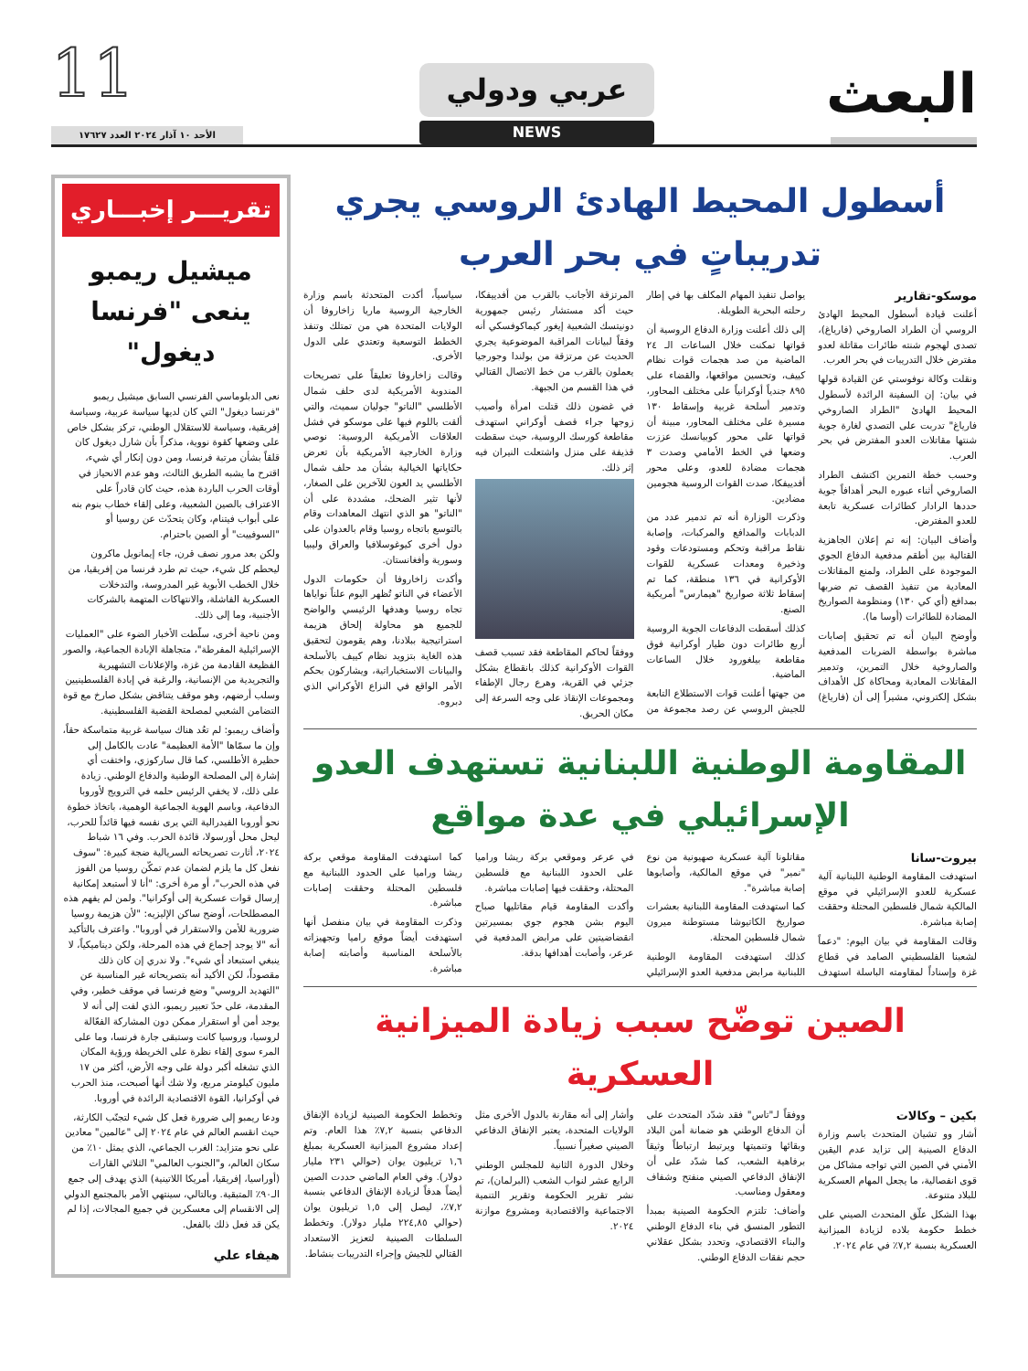البعث
عربي ودولي
NEWS
11
الأحد ١٠ آذار ٢٠٢٤ العدد ١٧٦٢٧
أسطول المحيط الهادئ الروسي يجري تدريباتٍ في بحر العرب
موسكو-تقارير
أعلنت قيادة أسطول المحيط الهادئ الروسي أن الطراد الصاروخي (فارياغ)، تصدى لهجوم شنته طائرات مقاتلة لعدو مفترض خلال التدريبات في بحر العرب.
ونقلت وكالة نوفوستي عن القيادة قولها في بيان: إن السفينة الرائدة لأسطول المحيط الهادئ "الطراد الصاروخي فارياغ" تدربت على التصدي لغارة جوية شنتها مقاتلات العدو المفترض في بحر العرب.
وحسب خطة التمرين اكتشف الطراد الصاروخي أثناء عبوره البحر أهدافاً جوية حددها الرادار كطائرات عسكرية تابعة للعدو المفترض.
وأضاف البيان: إنه تم إعلان الجاهزية القتالية بين أطقم مدفعية الدفاع الجوي الموجودة على الطراد، ولمنع المقاتلات المعادية من تنفيذ القصف تم ضربها بمدافع (أي كي ١٣٠) ومنظومة الصواريخ المضادة للطائرات (أوسا ما).
وأوضح البيان أنه تم تحقيق إصابات مباشرة بواسطة الضربات المدفعية والصاروخية خلال التمرين، وتدمير المقاتلات المعادية ومحاكاة كل الأهداف بشكل إلكتروني، مشيراً إلى أن (فارياغ) يواصل تنفيذ المهام المكلف بها في إطار رحلته البحرية الطويلة.
إلى ذلك أعلنت وزارة الدفاع الروسية أن قواتها تمكنت خلال الساعات الـ ٢٤ الماضية من صد هجمات قوات نظام كييف، وتحسين مواقعها، والقضاء على ٨٩٥ جندياً أوكرانياً على مختلف المحاور، وتدمير أسلحة غربية وإسقاط ١٣٠ مسيرة على مختلف المحاور، مبينة أن قواتها على محور كوبيانسك عززت وضعها في الخط الأمامي وصدت ٣ هجمات مضادة للعدو، وعلى محور أفدييفكا، صدت القوات الروسية هجومين مضادين.
وذكرت الوزارة أنه تم تدمير عدد من الدبابات والمدافع والمركبات، وإصابة نقاط مراقبة وتحكم ومستودعات وقود وذخيرة ومعدات عسكرية للقوات الأوكرانية في ١٣٦ منطقة، كما تم إسقاط ثلاثة صواريخ "هيمارس" أمريكية الصنع.
كذلك أسقطت الدفاعات الجوية الروسية أربع طائرات دون طيار أوكرانية فوق مقاطعة بيلغورود خلال الساعات الماضية.
من جهتها أعلنت قوات الاستطلاع التابعة للجيش الروسي عن رصد مجموعة من المرتزقة الأجانب بالقرب من أفدييفكا، حيث أكد مستشار رئيس جمهورية دونيتسك الشعبية إيغور كيماكوفسكي أنه وفقاً لبيانات المراقبة الموضوعية يجري الحديث عن مرتزقة من بولندا وجورجيا يعملون بالقرب من خط الاتصال القتالي في هذا القسم من الجبهة.
في غضون ذلك قتلت امرأة وأصيب زوجها جراء قصف أوكراني استهدف مقاطعة كورسك الروسية، حيث سقطت قذيفة على منزل واشتعلت النيران فيه إثر ذلك.
ووفقاً لحاكم المقاطعة فقد تسبب قصف القوات الأوكرانية كذلك بانقطاع بشكل جزئي في القرية، وهرع رجال الإطفاء ومجموعات الإنقاذ على وجه السرعة إلى مكان الحريق.
سياسياً، أكدت المتحدثة باسم وزارة الخارجية الروسية ماريا زاخاروفا أن الولايات المتحدة هي من تمتلك وتنفذ الخطط التوسعية وتعتدي على الدول الأخرى.
وقالت زاخاروفا تعليقاً على تصريحات المندوبة الأمريكية لدى حلف شمال الأطلسي "الناتو" جوليان سميث، والتي ألقت باللوم فيها على موسكو في فشل العلاقات الأمريكية الروسية: نوصي وزارة الخارجية الأمريكية بأن تعرض حكاياتها الخيالية بشأن مد حلف شمال الأطلسي يد العون للآخرين على الصغار، لأنها تثير الضحك، مشددة على أن "الناتو" هو الذي انتهك المعاهدات وقام بالتوسع باتجاه روسيا وقام بالعدوان على دول أخرى كيوغوسلافيا والعراق وليبيا وسورية وأفغانستان.
وأكدت زاخاروفا أن حكومات الدول الأعضاء في الناتو تُظهر اليوم علناً نواياها تجاه روسيا وهدفها الرئيسي والواضح للجميع هو محاولة إلحاق هزيمة استراتيجية ببلادنا، وهم يقومون لتحقيق هذه الغاية بتزويد نظام كييف بالأسلحة والبيانات الاستخباراتية، ويشاركون بحكم الأمر الواقع في النزاع الأوكراني الذي دبروه.
المقاومة الوطنية اللبنانية تستهدف العدو الإسرائيلي في عدة مواقع
بيروت-سانا
استهدفت المقاومة الوطنية اللبنانية آلية عسكرية للعدو الإسرائيلي في موقع المالكية شمال فلسطين المحتلة وحققت إصابة مباشرة.
وقالت المقاومة في بيان اليوم: "دعماً لشعبنا الفلسطيني الصامد في قطاع غزة وإسناداً لمقاومته الباسلة استهدف مقاتلونا آلية عسكرية صهيونية من نوع "نمير" في موقع المالكية، وأصابوها إصابة مباشرة".
كما استهدفت المقاومة اللبنانية بعشرات صواريخ الكاتيوشا مستوطنة ميرون شمال فلسطين المحتلة.
كذلك استهدفت المقاومة الوطنية اللبنانية مرابض مدفعية العدو الإسرائيلي في عرعر وموقعي بركة ريشا وراميا على الحدود اللبنانية مع فلسطين المحتلة، وحققت فيها إصابات مباشرة.
وأكدت المقاومة قيام مقاتليها صباح اليوم بشن هجوم جوي بمسيرتين انقضاضيتين على مرابض المدفعية في عرعر، وأصابت أهدافها بدقة.
كما استهدفت المقاومة موقعي بركة ريشا وراميا على الحدود اللبنانية مع فلسطين المحتلة وحققت إصابات مباشرة.
وذكرت المقاومة في بيان منفصل أنها استهدفت أيضاً موقع راميا وتجهيزاته بالأسلحة المناسبة وأصابته إصابة مباشرة.
الصين توضّح سبب زيادة الميزانية العسكرية
بكين – وكالات
أشار وو تشيان المتحدث باسم وزارة الدفاع الصينية إلى تزايد عدم اليقين الأمني في الصين التي تواجه مشاكل من قوى انفصالية، ما يجعل المهام العسكرية للبلاد متنوعة.
بهذا الشكل علّق المتحدث الصيني على خطط حكومة بلاده لزيادة الميزانية العسكرية بنسبة ٧,٢٪ في عام ٢٠٢٤.
ووفقاً لـ"تاس" فقد شدّد المتحدث على أن الدفاع الوطني هو ضمانة أمن البلاد وبقائها وتنميتها ويرتبط ارتباطاً وثيقاً برفاهية الشعب، كما شدّد على أن الإنفاق الدفاعي الصيني منفتح وشفاف ومعقول ومناسب.
وأضاف: تلتزم الحكومة الصينية بمبدأ التطور المنسق في بناء الدفاع الوطني والبناء الاقتصادي، وتحدد بشكل عقلاني حجم نفقات الدفاع الوطني.
وأشار إلى أنه مقارنة بالدول الأخرى مثل الولايات المتحدة، يعتبر الإنفاق الدفاعي الصيني صغيراً نسبياً.
وخلال الدورة الثانية للمجلس الوطني الرابع عشر لنواب الشعب (البرلمان)، تم نشر تقرير الحكومة وتقرير التنمية الاجتماعية والاقتصادية ومشروع موازنة ٢٠٢٤.
وتخطط الحكومة الصينية لزيادة الإنفاق الدفاعي بنسبة ٧,٢٪ هذا العام. وتم إعداد مشروع الميزانية العسكرية بمبلغ ١,٦ تريليون يوان (حوالي ٢٣١ مليار دولار). وفي العام الماضي حددت الصين أيضاً هدفاً لزيادة الإنفاق الدفاعي بنسبة ٧,٢٪، ليصل إلى ١,٥ تريليون يوان (حوالي ٢٢٤,٨٥ مليار دولار). وتخطط السلطات الصينية لتعزيز الاستعداد القتالي للجيش وإجراء التدريبات بنشاط.
تقريـــر إخبـــاري
ميشيل ريمبو
ينعى "فرنسا ديغول"
نعى الدبلوماسي الفرنسي السابق ميشيل ريمبو "فرنسا ديغول" التي كان لديها سياسة عربية، وسياسة إفريقية، وسياسة للاستقلال الوطني، تركز بشكل خاص على وضعها كقوة نووية، مذكراً بأن شارل ديغول كان قلقاً بشأن مرتبة فرنسا، ومن دون إنكار أي شيء، اقترح ما يشبه الطريق الثالث، وهو عدم الانحياز في أوقات الحرب الباردة هذه، حيث كان قادراً على الاعتراف بالصين الشعبية، وعلى إلقاء خطاب بنوم بنه على أبواب فيتنام، وكان يتحدّث عن روسيا أو "السوفييت" أو الصين باحترام.
ولكن بعد مرور نصف قرن، جاء إيمانويل ماكرون ليحطم كل شيء، حيث تم طرد فرنسا من إفريقيا، من خلال الخطب الأبوية غير المدروسة، والتدخلات العسكرية الفاشلة، والانتهاكات المتهمة بالشركات الأجنبية، وما إلى ذلك.
ومن ناحية أخرى، سلّطت الأخبار الضوء على "العمليات الإسرائيلية المفرطة"، متجاهلة الإبادة الجماعية، والصور الفظيعة القادمة من غزة، والإعلانات التشهيرية والتجريدية من الإنسانية، والرغبة في إبادة الفلسطينيين وسلب أرضهم، وهو موقف يتناقض بشكل صارخ مع قوة التضامن الشعبي لمصلحة القضية الفلسطينية.
وأضاف ريمبو: لم تعُد هناك سياسة غربية متماسكة حقاً، وإن ما سمّاها "الأمة العظيمة" عادت بالكامل إلى حظيرة الأطلسي، كما قال ساركوزي، واختفت أي إشارة إلى المصلحة الوطنية والدفاع الوطني. زيادة على ذلك، لا يخفي الرئيس حلمه في الترويج لأوروبا الدفاعية، وباسم الهوية الجماعية الوهمية، باتخاذ خطوة نحو أوروبا الفيدرالية التي يرى نفسه فيها قائداً للحرب، ليحل محل أورسولا، قائدة الحرب. وفي ١٦ شباط ٢٠٢٤، أثارت تصريحاته السريالية ضجة كبيرة: "سوف نفعل كل ما يلزم لضمان عدم تمكّن روسيا من الفوز في هذه الحرب"، أو مرة أخرى: "أنا لا أستبعد إمكانية إرسال قوات عسكرية إلى أوكرانيا". ولمن لم يفهم هذه المصطلحات، أوضح ساكن الإليزيه: "لأن هزيمة روسيا ضرورية للأمن والاستقرار في أوروبا". واعترف بالتأكيد أنه "لا يوجد إجماع في هذه المرحلة، ولكن ديناميكياً، لا ينبغي استبعاد أي شيء". ولا ندري إن كان ذلك مقصوداً، لكن الأكيد أنه بتصريحاته غير المناسبة عن "التهديد الروسي" وضع فرنسا في موقف خطير، وفي المقدمة، على حدّ تعبير ريمبو، الذي لفت إلى أنه لا يوجد أمن أو استقرار ممكن دون المشاركة الفعّالة لروسيا، وروسيا كانت وستبقى جارة فرنسا، وما على المرء سوى إلقاء نظرة على الخريطة ورؤية المكان الذي تشغله أكبر دولة على وجه الأرض، أكثر من ١٧ مليون كيلومتر مربع، ولا شك أنها أصبحت، منذ الحرب في أوكرانيا، القوة الاقتصادية الرائدة في أوروبا.
ودعا ريمبو إلى ضرورة فعل كل شيء لتجنّب الكارثة، حيث انقسم العالم في عام ٢٠٢٤ إلى "عالمين" معادين على نحو متزايد: الغرب الجماعي، الذي يمثل ١٠٪ من سكان العالم، و"الجنوب العالمي" الثلاثي القارات (أوراسيا، إفريقيا، أمريكا اللاتينية) الذي يهدف إلى جمع الـ٩٠٪ المتبقية. وبالتالي، سينتهي الأمر بالمجتمع الدولي إلى الانقسام إلى معسكرين في جميع المجالات، إذا لم يكن قد فعل ذلك بالفعل.
هيفاء علي